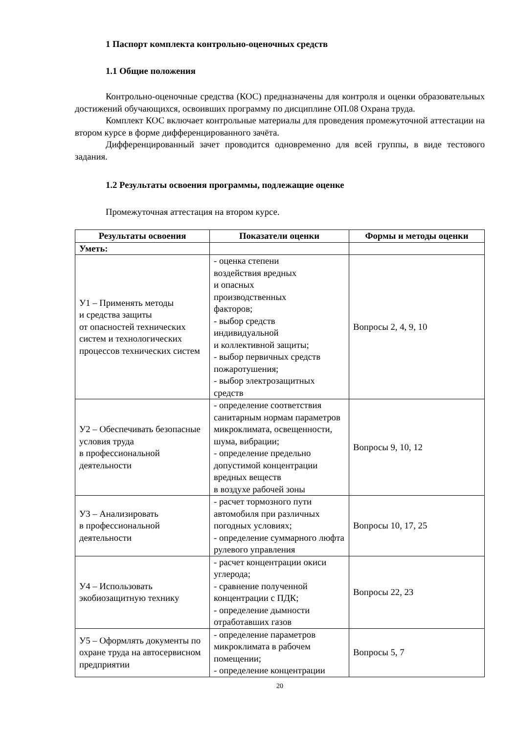1 Паспорт комплекта контрольно-оценочных средств
1.1 Общие положения
Контрольно-оценочные средства (КОС) предназначены для контроля и оценки образовательных достижений обучающихся, освоивших программу по дисциплине ОП.08 Охрана труда.
Комплект КОС включает контрольные материалы для проведения промежуточной аттестации на втором курсе в форме дифференцированного зачёта.
Дифференцированный зачет проводится одновременно для всей группы, в виде тестового задания.
1.2 Результаты освоения программы, подлежащие оценке
Промежуточная аттестация на втором курсе.
| Результаты освоения | Показатели оценки | Формы и методы оценки |
| --- | --- | --- |
| Уметь: | | |
| У1 – Применять методы и средства защиты от опасностей технических систем и технологических процессов технических систем | - оценка степени воздействия вредных и опасных производственных факторов; - выбор средств индивидуальной и коллективной защиты; - выбор первичных средств пожаротушения; - выбор электрозащитных средств | Вопросы 2, 4, 9, 10 |
| У2 – Обеспечивать безопасные условия труда в профессиональной деятельности | - определение соответствия санитарным нормам параметров микроклимата, освещенности, шума, вибрации; - определение предельно допустимой концентрации вредных веществ в воздухе рабочей зоны | Вопросы 9, 10, 12 |
| У3 – Анализировать в профессиональной деятельности | - расчет тормозного пути автомобиля при различных погодных условиях; - определение суммарного люфта рулевого управления | Вопросы 10, 17, 25 |
| У4 – Использовать экобиозащитную технику | - расчет концентрации окиси углерода; - сравнение полученной концентрации с ПДК; - определение дымности отработавших газов | Вопросы 22, 23 |
| У5 – Оформлять документы по охране труда на автосервисном предприятии | - определение параметров микроклимата в рабочем помещении; - определение концентрации | Вопросы 5, 7 |
20